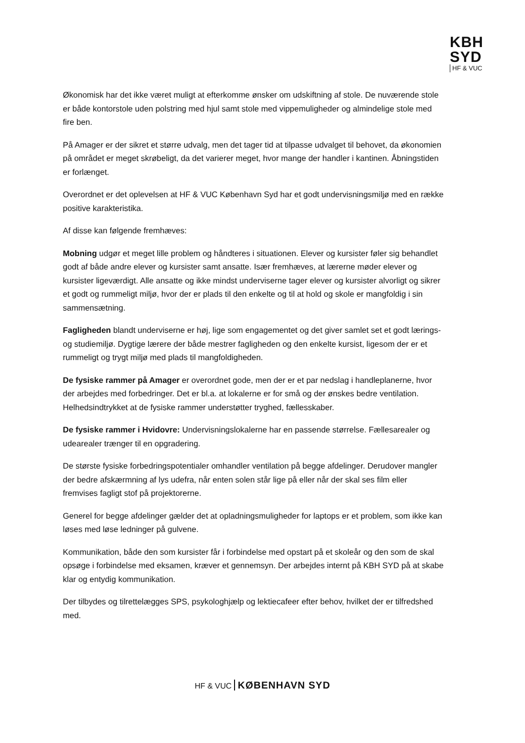KBH
SYD
HF & VUC
Økonomisk har det ikke været muligt at efterkomme ønsker om udskiftning af stole. De nuværende stole er både kontorstole uden polstring med hjul samt stole med vippemuligheder og almindelige stole med fire ben.
På Amager er der sikret et større udvalg, men det tager tid at tilpasse udvalget til behovet, da økonomien på området er meget skrøbeligt, da det varierer meget, hvor mange der handler i kantinen. Åbningstiden er forlænget.
Overordnet er det oplevelsen at HF & VUC København Syd har et godt undervisningsmiljø med en række positive karakteristika.
Af disse kan følgende fremhæves:
Mobning udgør et meget lille problem og håndteres i situationen. Elever og kursister føler sig behandlet godt af både andre elever og kursister samt ansatte. Især fremhæves, at lærerne møder elever og kursister ligeværdigt. Alle ansatte og ikke mindst underviserne tager elever og kursister alvorligt og sikrer et godt og rummeligt miljø, hvor der er plads til den enkelte og til at hold og skole er mangfoldig i sin sammensætning.
Fagligheden blandt underviserne er høj, lige som engagementet og det giver samlet set et godt lærings- og studiemiljø. Dygtige lærere der både mestrer fagligheden og den enkelte kursist, ligesom der er et rummeligt og trygt miljø med plads til mangfoldigheden.
De fysiske rammer på Amager er overordnet gode, men der er et par nedslag i handleplanerne, hvor der arbejdes med forbedringer. Det er bl.a. at lokalerne er for små og der ønskes bedre ventilation. Helhedsindtrykket at de fysiske rammer understøtter tryghed, fællesskaber.
De fysiske rammer i Hvidovre: Undervisningslokalerne har en passende størrelse. Fællesarealer og udearealer trænger til en opgradering.
De største fysiske forbedringspotentialer omhandler ventilation på begge afdelinger. Derudover mangler der bedre afskærmning af lys udefra, når enten solen står lige på eller når der skal ses film eller fremvises fagligt stof på projektorerne.
Generel for begge afdelinger gælder det at opladningsmuligheder for laptops er et problem, som ikke kan løses med løse ledninger på gulvene.
Kommunikation, både den som kursister får i forbindelse med opstart på et skoleår og den som de skal opsøge i forbindelse med eksamen, kræver et gennemsyn. Der arbejdes internt på KBH SYD på at skabe klar og entydig kommunikation.
Der tilbydes og tilrettelægges SPS, psykologhjælp og lektiecafeer efter behov, hvilket der er tilfredshed med.
HF & VUC KØBENHAVN SYD